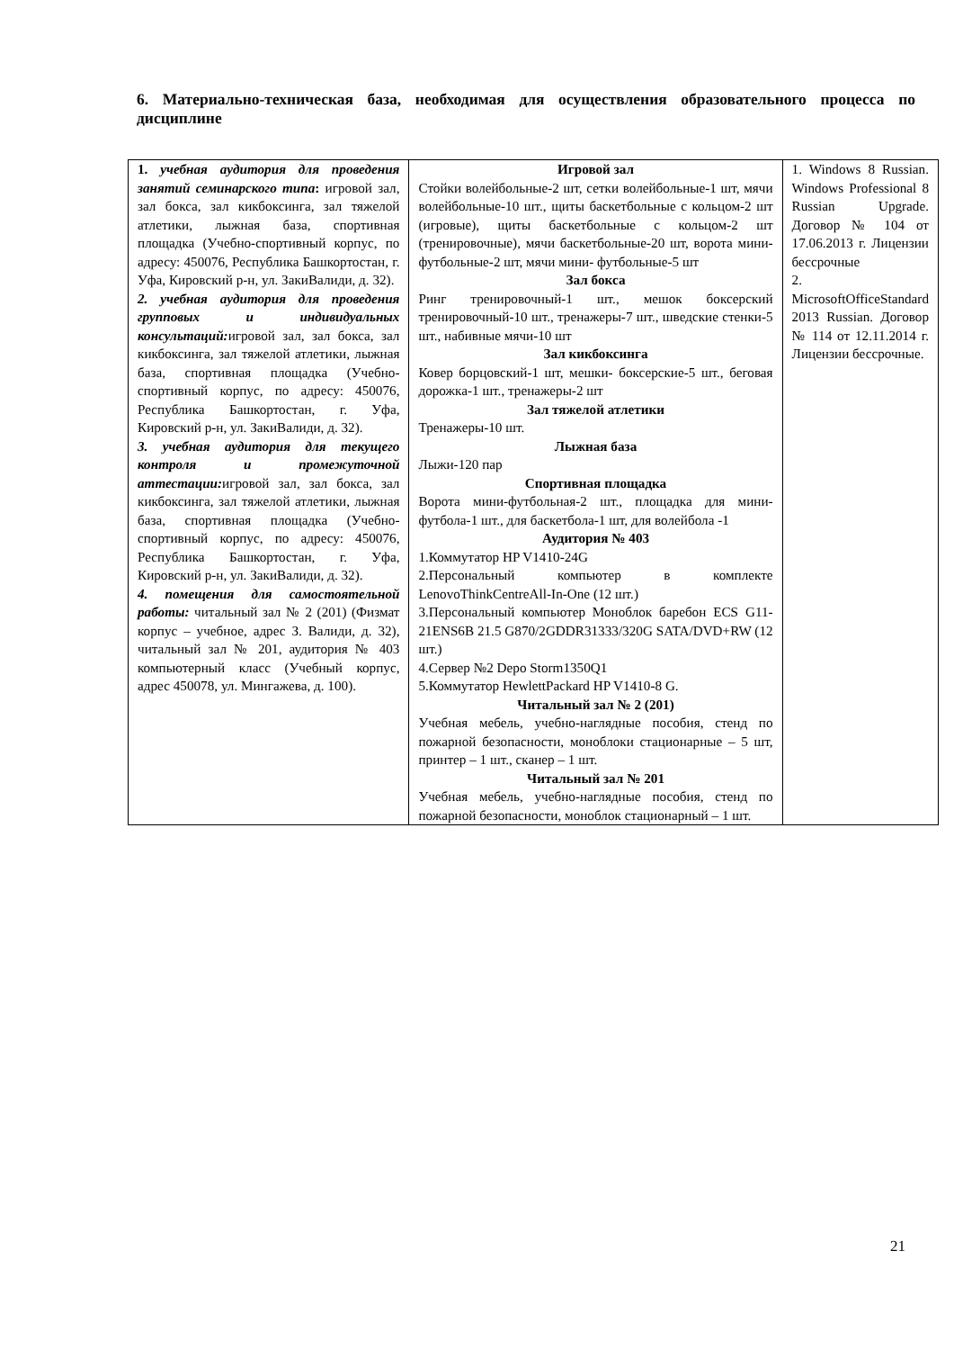6. Материально-техническая база, необходимая для осуществления образовательного процесса по дисциплине
| 1. учебная аудитория для проведения занятий семинарского типа : игровой зал, зал бокса, зал кикбоксинга, зал тяжелой атлетики, лыжная база, спортивная площадка (Учебно-спортивный корпус, по адресу: 450076, Республика Башкортостан, г. Уфа, Кировский р-н, ул. ЗакиВалиди, д. 32). 2. учебная аудитория для проведения групповых и индивидуальных консультаций: игровой зал, зал бокса, зал кикбоксинга, зал тяжелой атлетики, лыжная база, спортивная площадка (Учебно-спортивный корпус, по адресу: 450076, Республика Башкортостан, г. Уфа, Кировский р-н, ул. ЗакиВалиди, д. 32). 3. учебная аудитория для текущего контроля и промежуточной аттестации: игровой зал, зал бокса, зал кикбоксинга, зал тяжелой атлетики, лыжная база, спортивная площадка (Учебно-спортивный корпус, по адресу: 450076, Республика Башкортостан, г. Уфа, Кировский р-н, ул. ЗакиВалиди, д. 32). 4. помещения для самостоятельной работы: читальный зал № 2 (201) (Физмат корпус – учебное, адрес З. Валиди, д. 32), читальный зал № 201, аудитория № 403 компьютерный класс (Учебный корпус, адрес 450078, ул. Мингажева, д. 100). | Игровой зал Стойки волейбольные-2 шт, сетки волейбольные-1 шт, мячи волейбольные-10 шт., щиты баскетбольные с кольцом-2 шт (игровые), щиты баскетбольные с кольцом-2 шт (тренировочные), мячи баскетбольные-20 шт, ворота мини-футбольные-2 шт, мячи мини- футбольные-5 шт Зал бокса Ринг тренировочный-1 шт., мешок боксерский тренировочный-10 шт., тренажеры-7 шт., шведские стенки-5 шт., набивные мячи-10 шт Зал кикбоксинга Ковер борцовский-1 шт, мешки- боксерские-5 шт., беговая дорожка-1 шт., тренажеры-2 шт Зал тяжелой атлетики Тренажеры-10 шт. Лыжная база Лыжи-120 пар Спортивная площадка Ворота мини-футбольная-2 шт., площадка для мини-футбола-1 шт., для баскетбола-1 шт, для волейбола -1 Аудитория № 403 1.Коммутатор HP V1410-24G 2.Персональный компьютер в комплекте LenovoThinkCentreAll-In-One (12 шт.) 3.Персональный компьютер Моноблок баребон ECS G11-21ENS6B 21.5 G870/2GDDR31333/320G SATA/DVD+RW (12 шт.) 4.Сервер №2 Depo Storm1350Q1 5.Коммутатор HewlettPackard HP V1410-8 G. Читальный зал № 2 (201) Учебная мебель, учебно-наглядные пособия, стенд по пожарной безопасности, моноблоки стационарные – 5 шт, принтер – 1 шт., сканер – 1 шт. Читальный зал № 201 Учебная мебель, учебно-наглядные пособия, стенд по пожарной безопасности, моноблок стационарный – 1 шт. | 1. Windows 8 Russian. Windows Professional 8 Russian Upgrade. Договор № 104 от 17.06.2013 г. Лицензии бессрочные 2. MicrosoftOfficeStandard 2013 Russian. Договор № 114 от 12.11.2014 г. Лицензии бессрочные. |
21